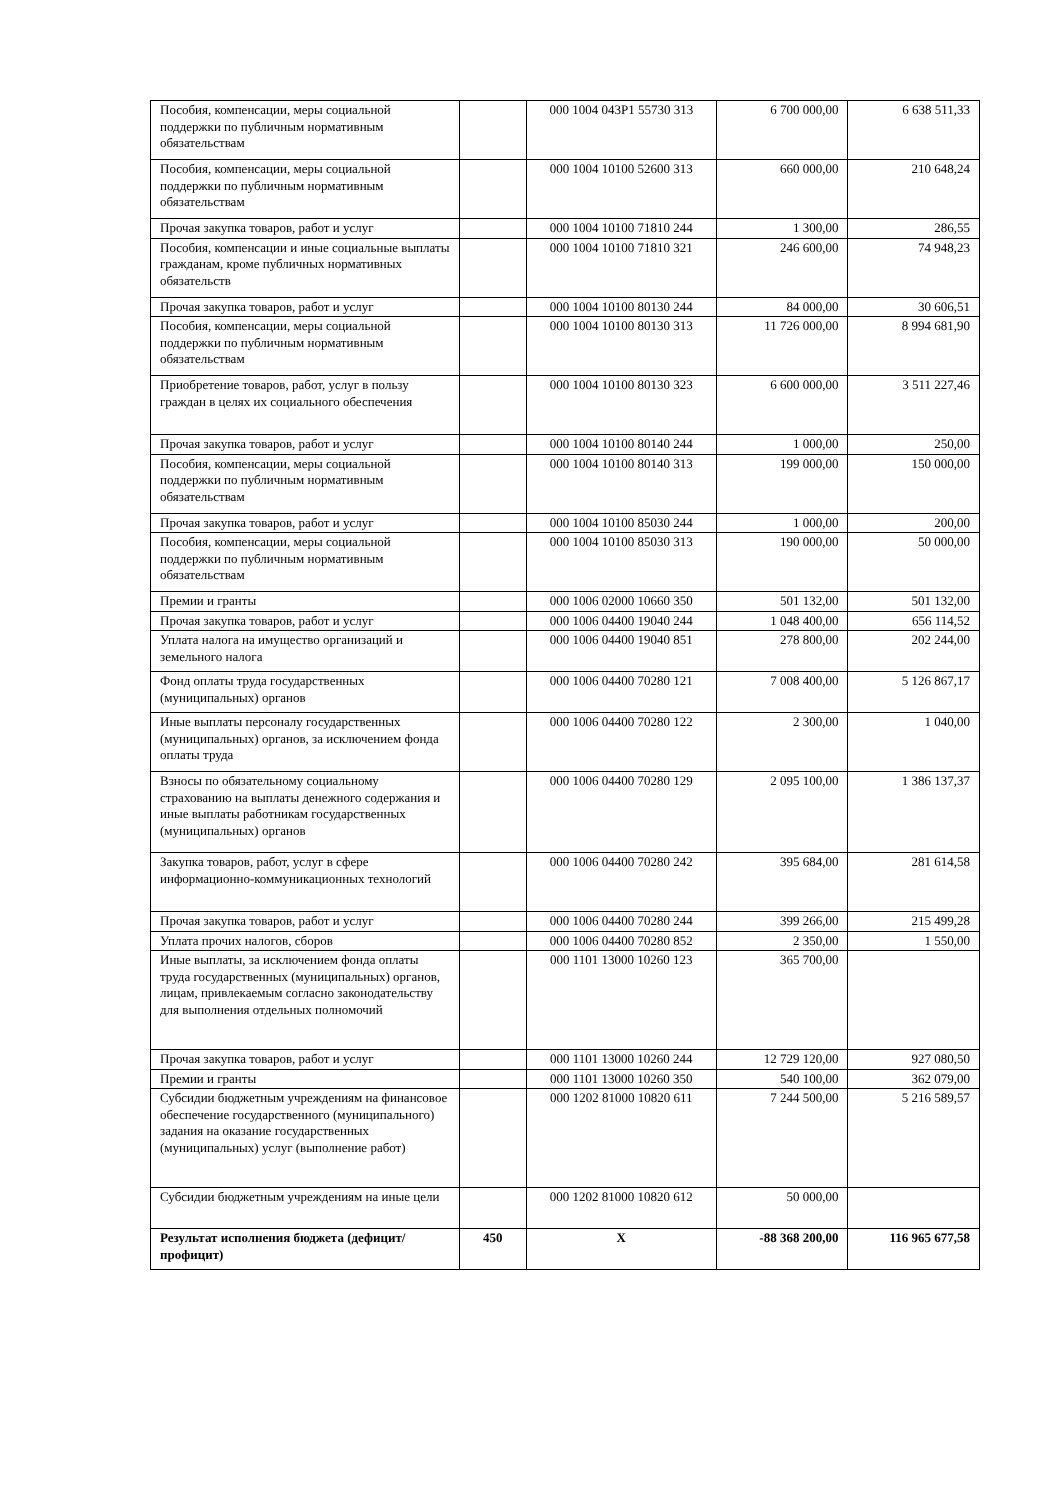| Пособия, компенсации, меры социальной поддержки по публичным нормативным обязательствам | | 000 1004 043P1 55730 313 | 6 700 000,00 | 6 638 511,33 |
| Пособия, компенсации, меры социальной поддержки по публичным нормативным обязательствам | | 000 1004 10100 52600 313 | 660 000,00 | 210 648,24 |
| Прочая закупка товаров, работ и услуг | | 000 1004 10100 71810 244 | 1 300,00 | 286,55 |
| Пособия, компенсации и иные социальные выплаты гражданам, кроме публичных нормативных обязательств | | 000 1004 10100 71810 321 | 246 600,00 | 74 948,23 |
| Прочая закупка товаров, работ и услуг | | 000 1004 10100 80130 244 | 84 000,00 | 30 606,51 |
| Пособия, компенсации, меры социальной поддержки по публичным нормативным обязательствам | | 000 1004 10100 80130 313 | 11 726 000,00 | 8 994 681,90 |
| Приобретение товаров, работ, услуг в пользу граждан в целях их социального обеспечения | | 000 1004 10100 80130 323 | 6 600 000,00 | 3 511 227,46 |
| Прочая закупка товаров, работ и услуг | | 000 1004 10100 80140 244 | 1 000,00 | 250,00 |
| Пособия, компенсации, меры социальной поддержки по публичным нормативным обязательствам | | 000 1004 10100 80140 313 | 199 000,00 | 150 000,00 |
| Прочая закупка товаров, работ и услуг | | 000 1004 10100 85030 244 | 1 000,00 | 200,00 |
| Пособия, компенсации, меры социальной поддержки по публичным нормативным обязательствам | | 000 1004 10100 85030 313 | 190 000,00 | 50 000,00 |
| Премии и гранты | | 000 1006 02000 10660 350 | 501 132,00 | 501 132,00 |
| Прочая закупка товаров, работ и услуг | | 000 1006 04400 19040 244 | 1 048 400,00 | 656 114,52 |
| Уплата налога на имущество организаций и земельного налога | | 000 1006 04400 19040 851 | 278 800,00 | 202 244,00 |
| Фонд оплаты труда государственных (муниципальных) органов | | 000 1006 04400 70280 121 | 7 008 400,00 | 5 126 867,17 |
| Иные выплаты персоналу государственных (муниципальных) органов, за исключением фонда оплаты труда | | 000 1006 04400 70280 122 | 2 300,00 | 1 040,00 |
| Взносы по обязательному социальному страхованию на выплаты денежного содержания и иные выплаты работникам государственных (муниципальных) органов | | 000 1006 04400 70280 129 | 2 095 100,00 | 1 386 137,37 |
| Закупка товаров, работ, услуг в сфере информационно-коммуникационных технологий | | 000 1006 04400 70280 242 | 395 684,00 | 281 614,58 |
| Прочая закупка товаров, работ и услуг | | 000 1006 04400 70280 244 | 399 266,00 | 215 499,28 |
| Уплата прочих налогов, сборов | | 000 1006 04400 70280 852 | 2 350,00 | 1 550,00 |
| Иные выплаты, за исключением фонда оплаты труда государственных (муниципальных) органов, лицам, привлекаемым согласно законодательству для выполнения отдельных полномочий | | 000 1101 13000 10260 123 | 365 700,00 | |
| Прочая закупка товаров, работ и услуг | | 000 1101 13000 10260 244 | 12 729 120,00 | 927 080,50 |
| Премии и гранты | | 000 1101 13000 10260 350 | 540 100,00 | 362 079,00 |
| Субсидии бюджетным учреждениям на финансовое обеспечение государственного (муниципального) задания на оказание государственных (муниципальных) услуг (выполнение работ) | | 000 1202 81000 10820 611 | 7 244 500,00 | 5 216 589,57 |
| Субсидии бюджетным учреждениям на иные цели | | 000 1202 81000 10820 612 | 50 000,00 | |
| Результат исполнения бюджета (дефицит/профицит) | 450 | X | -88 368 200,00 | 116 965 677,58 |